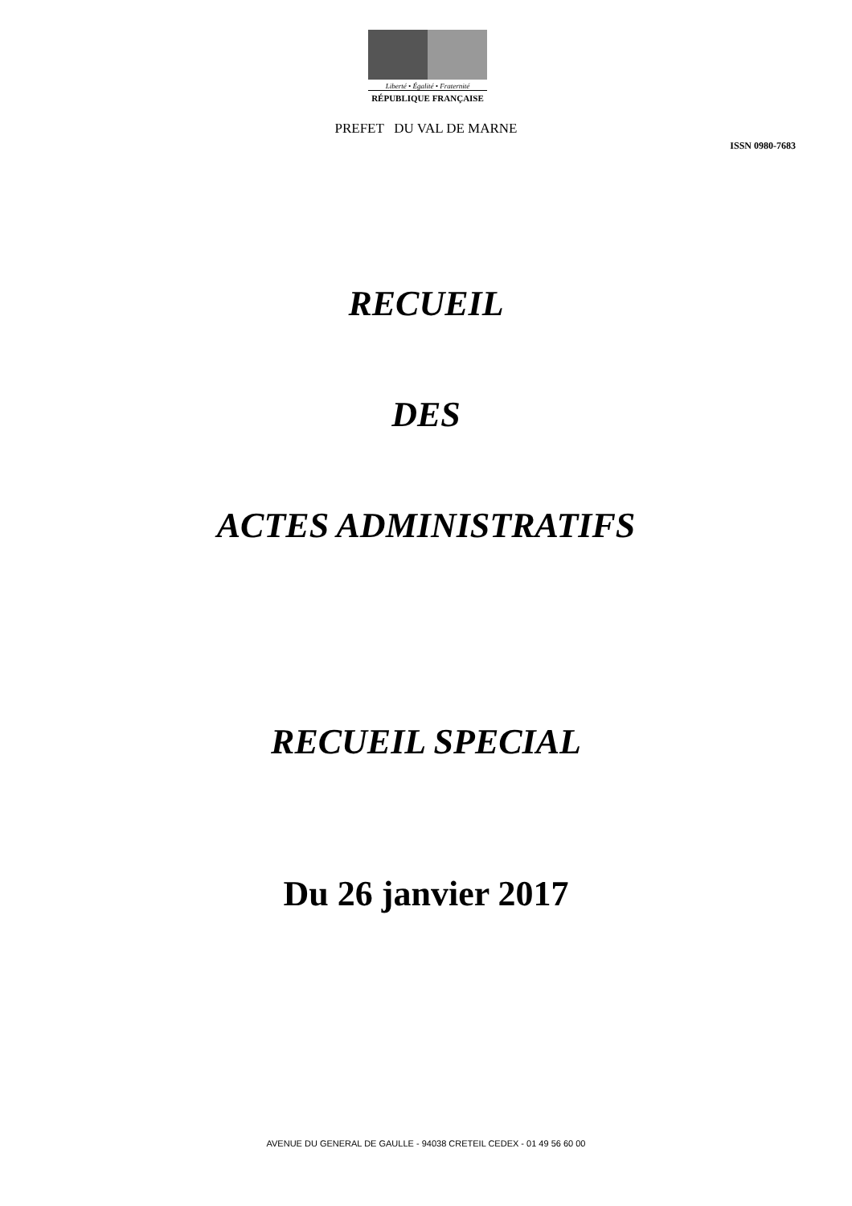Liberté • Égalité • Fraternité
RÉPUBLIQUE FRANÇAISE
PREFET DU VAL DE MARNE
ISSN 0980-7683
RECUEIL
DES
ACTES ADMINISTRATIFS
RECUEIL SPECIAL
Du 26 janvier 2017
AVENUE DU GENERAL DE GAULLE - 94038 CRETEIL CEDEX - 01 49 56 60 00